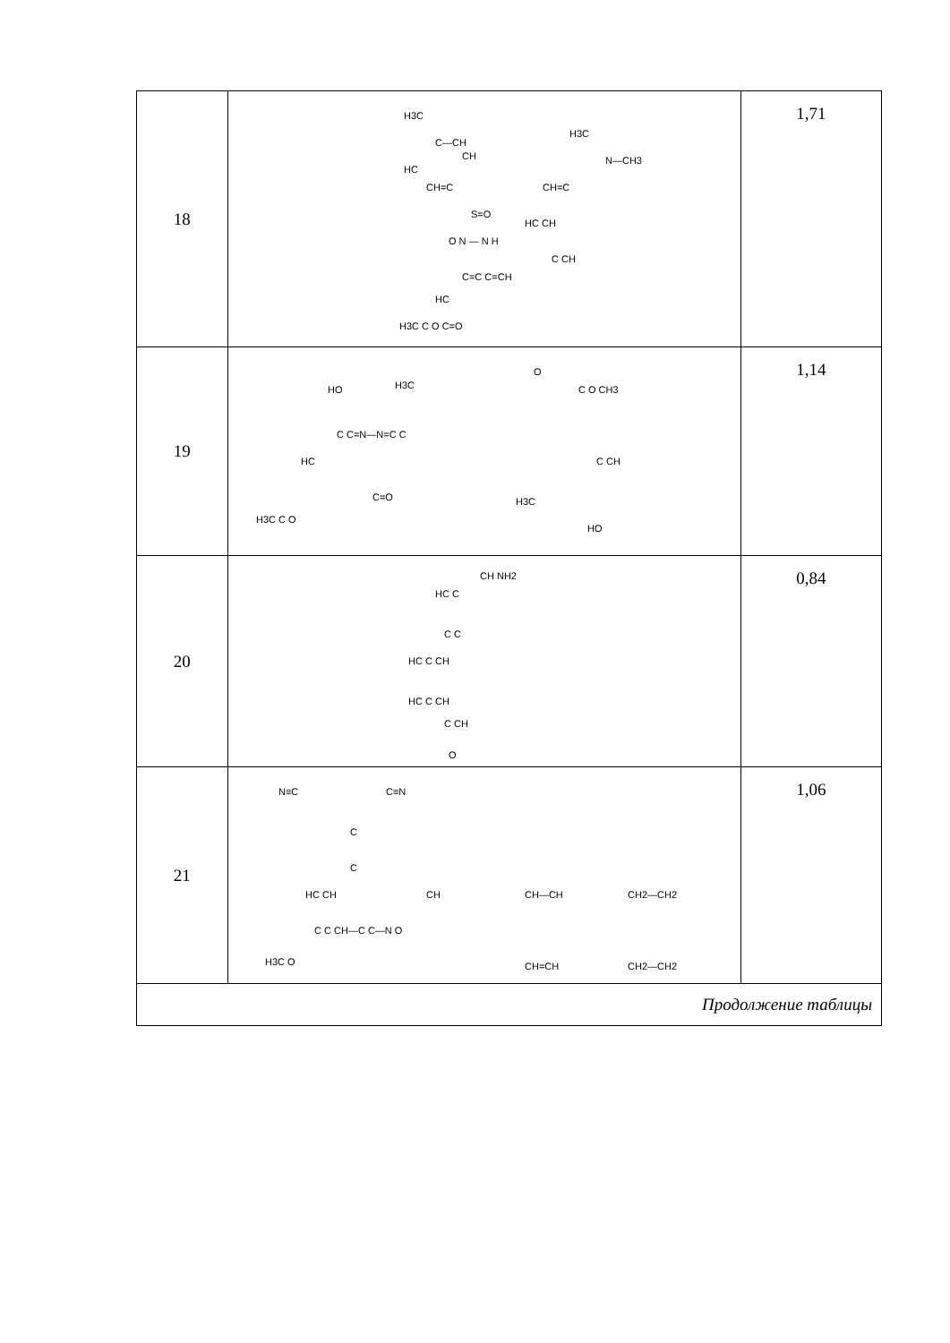| 18 | H3C C—CH HC CH CH=C S=O O N — N H H3C N—CH3 CH=C HC CH C CH C=C C=CH HC H3C C O C=O | 1,71 |
| 19 | HO H3C O C O CH3 C C=N—N=C C HC C CH C=O H3C H3C C O HO | 1,14 |
| 20 | CH NH2 HC C C C HC C CH HC C CH C CH O | 0,84 |
| 21 | N≡C C≡N C C HC CH CH CH—CH CH2—CH2 C C CH—C C—N O H3C O CH=CH CH2—CH2 | 1,06 |
| Продолжение таблицы | | |